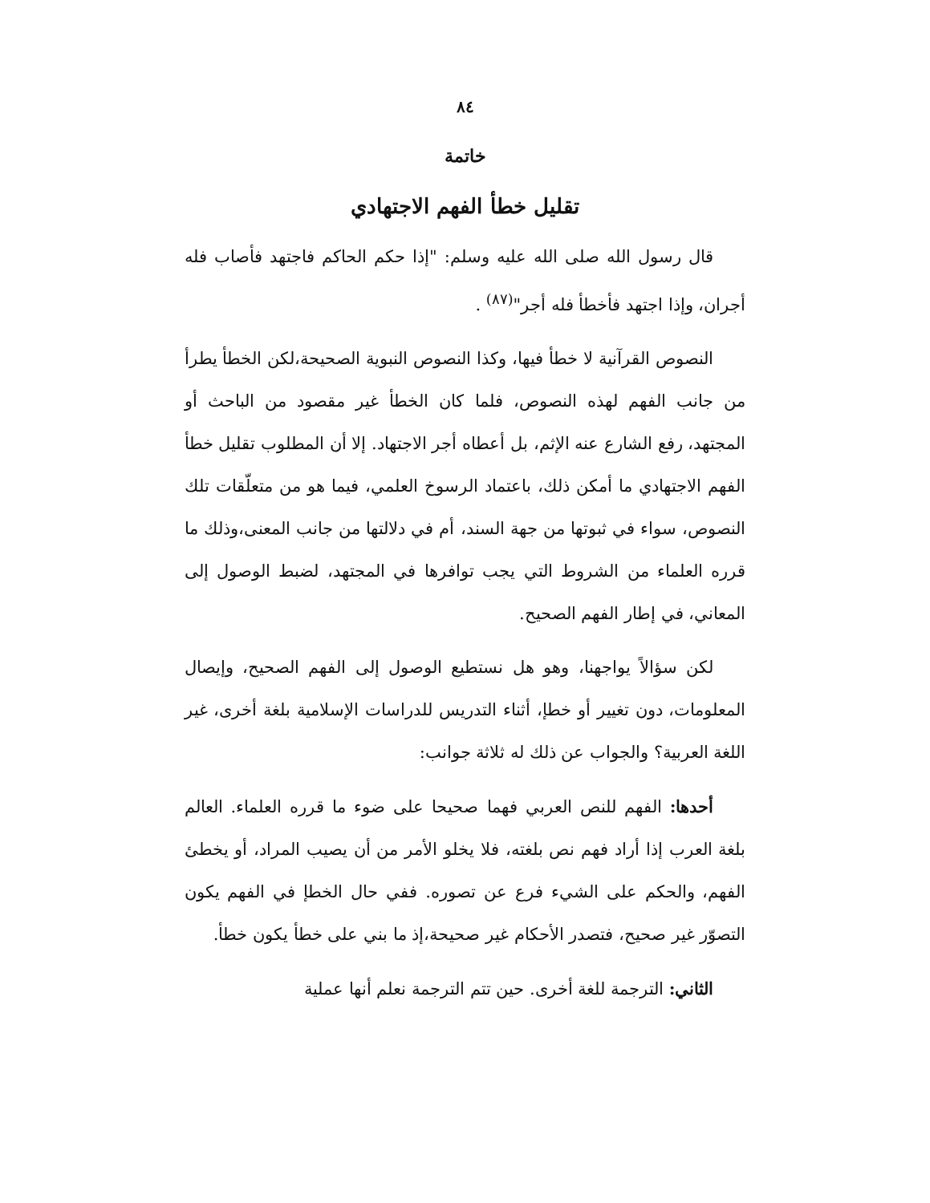٨٤
خاتمة
تقليل خطأ الفهم الاجتهادي
قال رسول الله صلى الله عليه وسلم: "إذا حكم الحاكم فاجتهد فأصاب فله أجران، وإذا اجتهد فأخطأ فله أجر"<sup>(٨٧)</sup> .
النصوص القرآنية لا خطأ فيها، وكذا النصوص النبوية الصحيحة،لكن الخطأ يطرأ من جانب الفهم لهذه النصوص، فلما كان الخطأ غير مقصود من الباحث أو المجتهد، رفع الشارع عنه الإثم، بل أعطاه أجر الاجتهاد. إلا أن المطلوب تقليل خطأ الفهم الاجتهادي ما أمكن ذلك، باعتماد الرسوخ العلمي، فيما هو من متعلّقات تلك النصوص، سواء في ثبوتها من جهة السند، أم في دلالتها من جانب المعنى،وذلك ما قرره العلماء من الشروط التي يجب توافرها في المجتهد، لضبط الوصول إلى المعاني، في إطار الفهم الصحيح.
لكن سؤالاً يواجهنا، وهو هل نستطيع الوصول إلى الفهم الصحيح، وإيصال المعلومات، دون تغيير أو خطإ، أثناء التدريس للدراسات الإسلامية بلغة أخرى، غير اللغة العربية؟ والجواب عن ذلك له ثلاثة جوانب:
أحدها: الفهم للنص العربي فهما صحيحا على ضوء ما قرره العلماء. العالم بلغة العرب إذا أراد فهم نص بلغته، فلا يخلو الأمر من أن يصيب المراد، أو يخطئ الفهم، والحكم على الشيء فرع عن تصوره. ففي حال الخطإ في الفهم يكون التصوّر غير صحيح، فتصدر الأحكام غير صحيحة،إذ ما بني على خطأ يكون خطأ.
الثاني: الترجمة للغة أخرى. حين تتم الترجمة نعلم أنها عملية